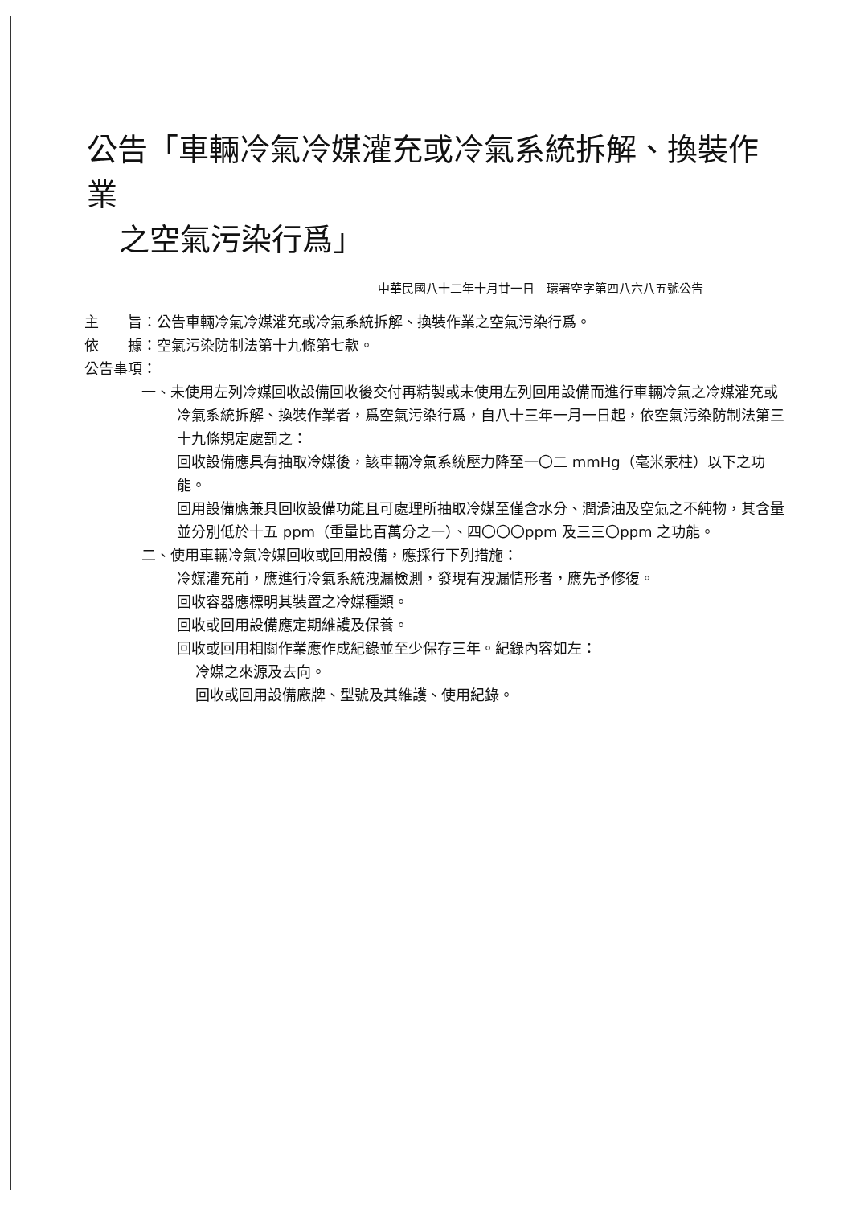公告「車輛冷氣冷媒灌充或冷氣系統拆解、換裝作業
之空氣污染行爲」
中華民國八十二年十月廿一日　環署空字第四八六八五號公告
主　　旨：公告車輛冷氣冷媒灌充或冷氣系統拆解、換裝作業之空氣污染行爲。
依　　據：空氣污染防制法第十九條第七款。
公告事項：
一、未使用左列冷媒回收設備回收後交付再精製或未使用左列回用設備而進行車輛冷氣之冷媒灌充或冷氣系統拆解、換裝作業者，爲空氣污染行爲，自八十三年一月一日起，依空氣污染防制法第三十九條規定處罰之：
回收設備應具有抽取冷媒後，該車輛冷氣系統壓力降至一〇二 mmHg（毫米汞柱）以下之功能。
回用設備應兼具回收設備功能且可處理所抽取冷媒至僅含水分、潤滑油及空氣之不純物，其含量並分別低於十五 ppm（重量比百萬分之一）、四〇〇〇ppm 及三三〇ppm 之功能。
二、使用車輛冷氣冷媒回收或回用設備，應採行下列措施：
冷媒灌充前，應進行冷氣系統洩漏檢測，發現有洩漏情形者，應先予修復。
回收容器應標明其裝置之冷媒種類。
回收或回用設備應定期維護及保養。
回收或回用相關作業應作成紀錄並至少保存三年。紀錄內容如左：
冷媒之來源及去向。
回收或回用設備廠牌、型號及其維護、使用紀錄。